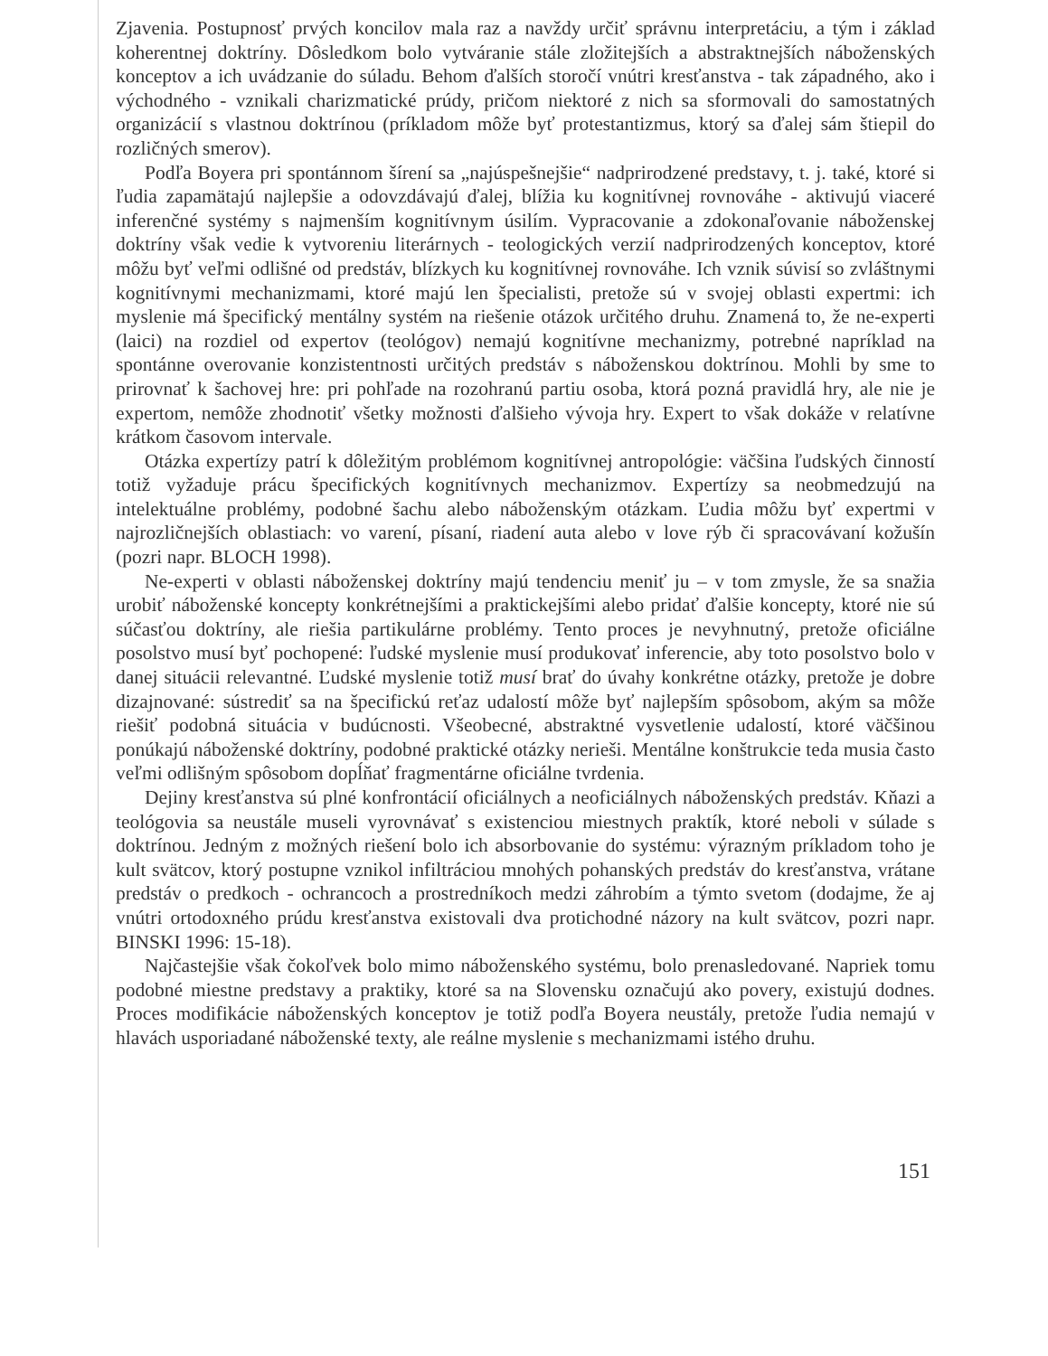Zjavenia. Postupnosť prvých koncilov mala raz a navždy určiť správnu interpretáciu, a tým i základ koherentnej doktríny. Dôsledkom bolo vytváranie stále zložitejších a abstraktnejších náboženských konceptov a ich uvádzanie do súladu. Behom ďalších storočí vnútri kresťanstva - tak západného, ako i východného - vznikali charizmatické prúdy, pričom niektoré z nich sa sformovali do samostatných organizácií s vlastnou doktrínou (príkladom môže byť protestantizmus, ktorý sa ďalej sám štiepil do rozličných smerov).
Podľa Boyera pri spontánnom šírení sa „najúspešnejšie“ nadprirodzené predstavy, t. j. také, ktoré si ľudia zapamätajú najlepšie a odovzdávajú ďalej, blížia ku kognitívnej rovnováhe - aktivujú viaceré inferenčné systémy s najmenším kognitívnym úsilím. Vypracovanie a zdokonaľovanie náboženskej doktríny však vedie k vytvoreniu literárnych - teologických verzií nadprirodzených konceptov, ktoré môžu byť veľmi odlišné od predstáv, blízkych ku kognitívnej rovnováhe. Ich vznik súvisí so zvláštnymi kognitívnymi mechanizmami, ktoré majú len špecialisti, pretože sú v svojej oblasti expertmi: ich myslenie má špecifický mentálny systém na riešenie otázok určitého druhu. Znamená to, že ne-experti (laici) na rozdiel od expertov (teológov) nemajú kognitívne mechanizmy, potrebné napríklad na spontánne overovanie konzistentnosti určitých predstáv s náboženskou doktrínou. Mohli by sme to prirovnať k šachovej hre: pri pohľade na rozohranú partiu osoba, ktorá pozná pravidlá hry, ale nie je expertom, nemôže zhodnotiť všetky možnosti ďalšieho vývoja hry. Expert to však dokáže v relatívne krátkom časovom intervale.
Otázka expertízy patrí k dôležitým problémom kognitívnej antropológie: väčšina ľudských činností totiž vyžaduje prácu špecifických kognitívnych mechanizmov. Expertízy sa neobmedzujú na intelektuálne problémy, podobné šachu alebo náboženským otázkam. Ľudia môžu byť expertmi v najrozličnejších oblastiach: vo varení, písaní, riadení auta alebo v love rýb či spracovávaní kožušín (pozri napr. BLOCH 1998).
Ne-experti v oblasti náboženskej doktríny majú tendenciu meniť ju – v tom zmysle, že sa snažia urobiť náboženské koncepty konkrétnejšími a praktickejšími alebo pridať ďalšie koncepty, ktoré nie sú súčasťou doktríny, ale riešia partikulárne problémy. Tento proces je nevyhnutný, pretože oficiálne posolstvo musí byť pochopené: ľudské myslenie musí produkovať inferencie, aby toto posolstvo bolo v danej situácii relevantné. Ľudské myslenie totiž musí brať do úvahy konkrétne otázky, pretože je dobre dizajnované: sústrediť sa na špecifickú reťaz udalostí môže byť najlepším spôsobom, akým sa môže riešiť podobná situácia v budúcnosti. Všeobecné, abstraktné vysvetlenie udalostí, ktoré väčšinou ponúkajú náboženské doktríny, podobné praktické otázky nerieši. Mentálne konštrukcie teda musia často veľmi odlišným spôsobom dopĺňať fragmentárne oficiálne tvrdenia.
Dejiny kresťanstva sú plné konfrontácií oficiálnych a neoficiálnych náboženských predstáv. Kňazi a teológovia sa neustále museli vyrovnávať s existenciou miestnych praktík, ktoré neboli v súlade s doktrínou. Jedným z možných riešení bolo ich absorbovanie do systému: výrazným príkladom toho je kult svätcov, ktorý postupne vznikol infiltráciou mnohých pohanských predstáv do kresťanstva, vrátane predstáv o predkoch - ochrancoch a prostredníkoch medzi záhrobím a týmto svetom (dodajme, že aj vnútri ortodoxného prúdu kresťanstva existovali dva protichodné názory na kult svätcov, pozri napr. BINSKI 1996: 15-18).
Najčastejšie však čokoľvek bolo mimo náboženského systému, bolo prenasledované. Napriek tomu podobné miestne predstavy a praktiky, ktoré sa na Slovensku označujú ako povery, existujú dodnes. Proces modifikácie náboženských konceptov je totiž podľa Boyera neustály, pretože ľudia nemajú v hlavách usporiadané náboženské texty, ale reálne myslenie s mechanizmami istého druhu.
151